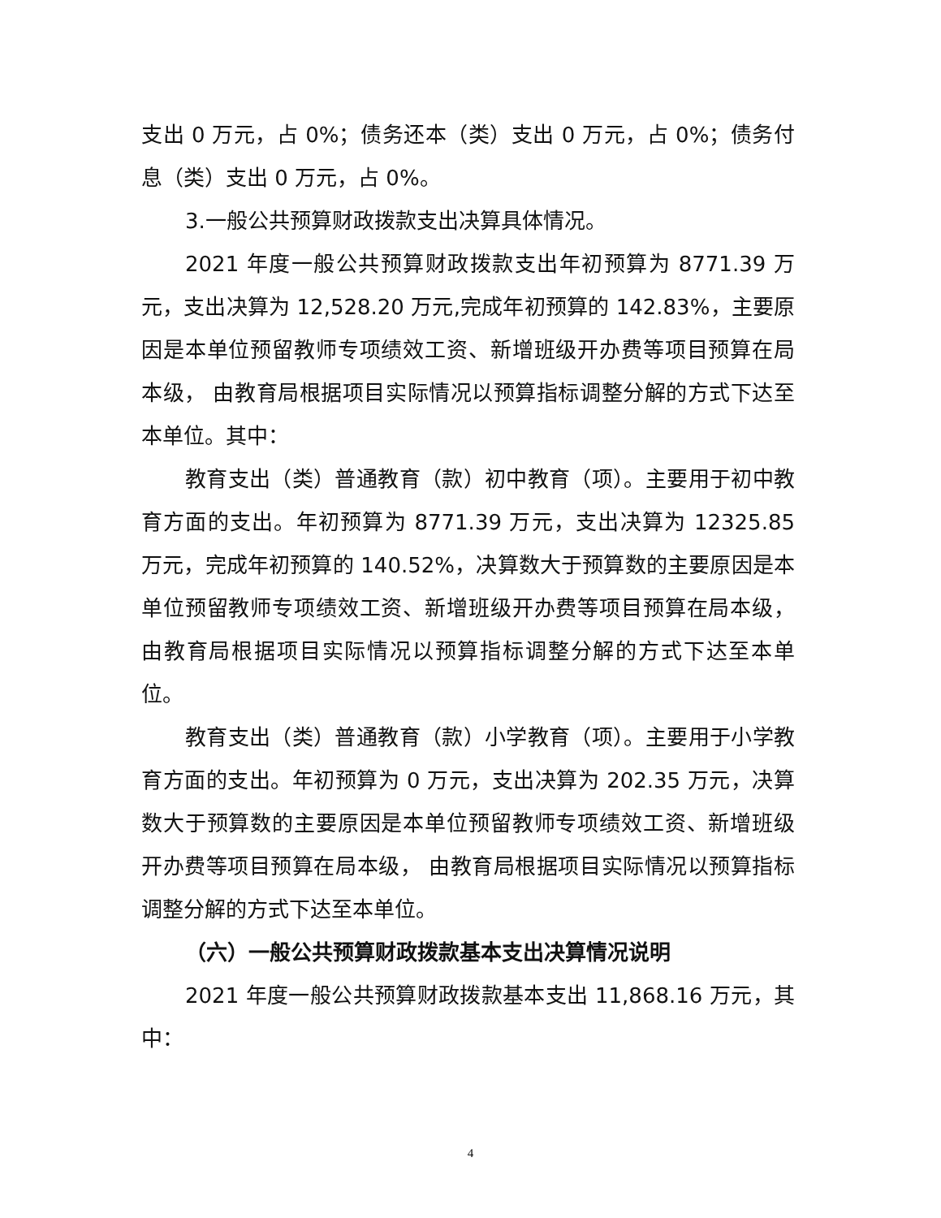支出 0 万元，占 0%；债务还本（类）支出 0 万元，占 0%；债务付息（类）支出 0 万元，占 0%。
3.一般公共预算财政拨款支出决算具体情况。
2021 年度一般公共预算财政拨款支出年初预算为 8771.39 万元，支出决算为 12,528.20 万元,完成年初预算的 142.83%，主要原因是本单位预留教师专项绩效工资、新增班级开办费等项目预算在局本级， 由教育局根据项目实际情况以预算指标调整分解的方式下达至本单位。其中：
教育支出（类）普通教育（款）初中教育（项）。主要用于初中教育方面的支出。年初预算为 8771.39 万元，支出决算为 12325.85 万元，完成年初预算的 140.52%，决算数大于预算数的主要原因是本单位预留教师专项绩效工资、新增班级开办费等项目预算在局本级， 由教育局根据项目实际情况以预算指标调整分解的方式下达至本单位。
教育支出（类）普通教育（款）小学教育（项）。主要用于小学教育方面的支出。年初预算为 0 万元，支出决算为 202.35 万元，决算数大于预算数的主要原因是本单位预留教师专项绩效工资、新增班级开办费等项目预算在局本级， 由教育局根据项目实际情况以预算指标调整分解的方式下达至本单位。
（六）一般公共预算财政拨款基本支出决算情况说明
2021 年度一般公共预算财政拨款基本支出 11,868.16 万元，其中：
4